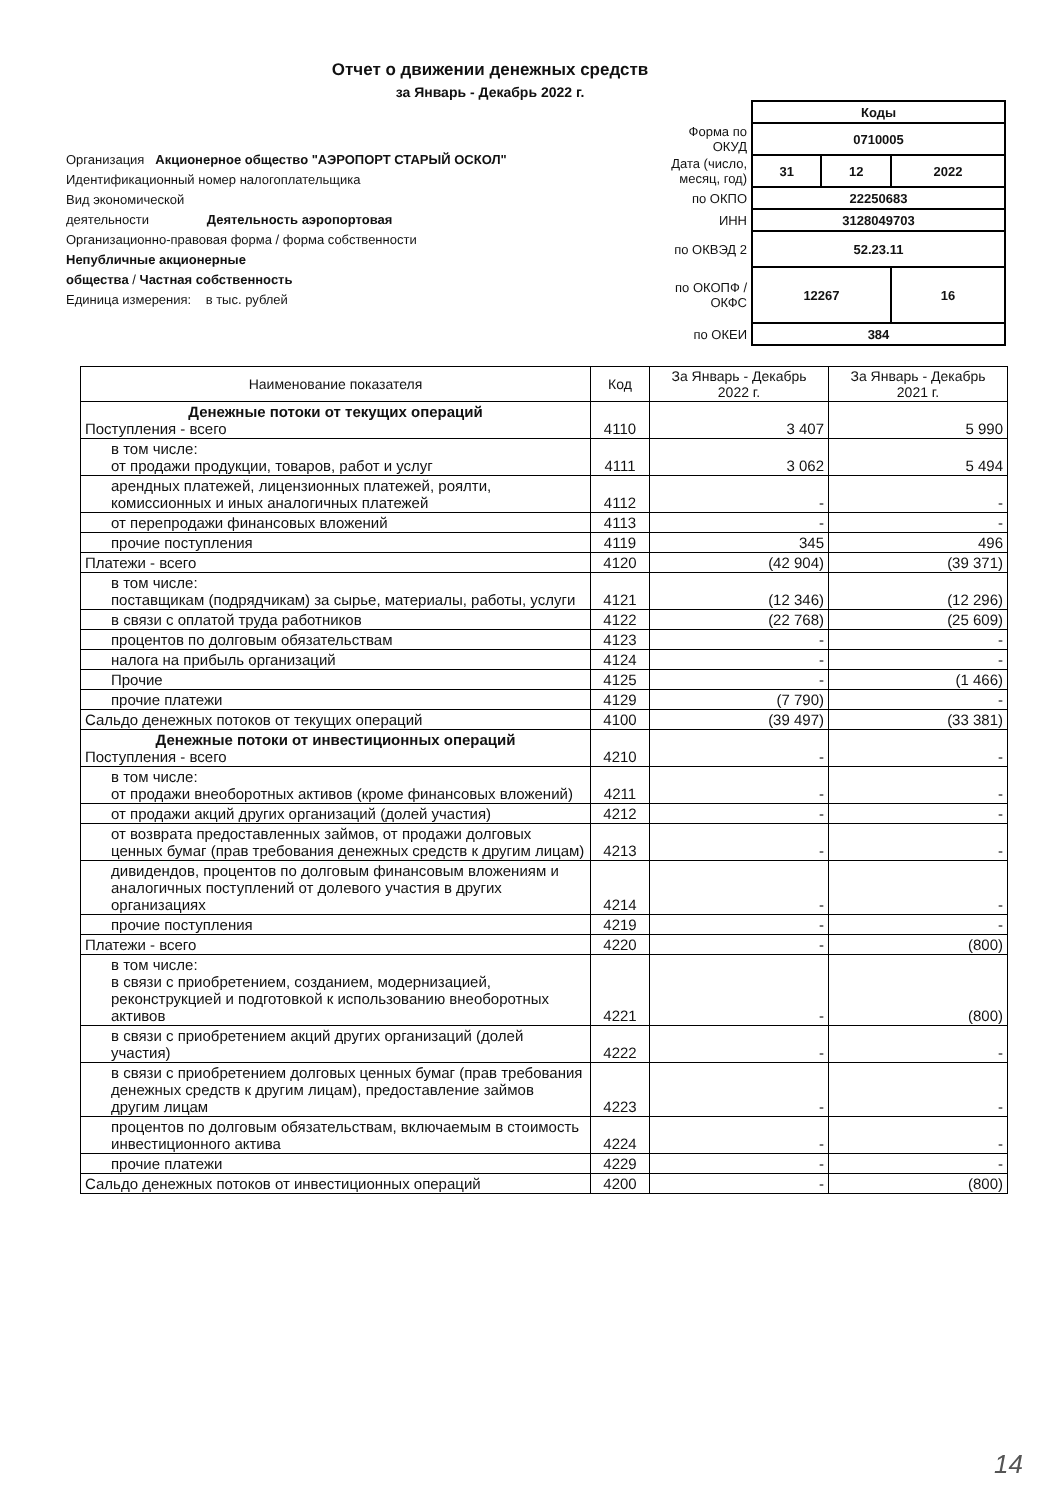Отчет о движении денежных средств
за Январь - Декабрь 2022 г.
Организация Акционерное общество "АЭРОПОРТ СТАРЫЙ ОСКОЛ"
Идентификационный номер налогоплательщика
Вид экономической
деятельности Деятельность аэропортовая
Организационно-правовая форма / форма собственности
Непубличные акционерные
общества / Частная собственность
Единица измерения: в тыс. рублей
| | Коды | | |
| Форма по ОКУД | 0710005 | | |
| Дата (число, месяц, год) | 31 | 12 | 2022 |
| по ОКПО | 22250683 | | |
| ИНН | 3128049703 | | |
| по ОКВЭД 2 | 52.23.11 | | |
| по ОКОПФ / ОКФС | 12267 | | 16 |
| по ОКЕИ | 384 | | |
| Наименование показателя | Код | За Январь - Декабрь 2022 г. | За Январь - Декабрь 2021 г. |
| --- | --- | --- | --- |
| Денежные потоки от текущих операций Поступления - всего | 4110 | 3 407 | 5 990 |
| в том числе: от продажи продукции, товаров, работ и услуг | 4111 | 3 062 | 5 494 |
| арендных платежей, лицензионных платежей, роялти, комиссионных и иных аналогичных платежей | 4112 | - | - |
| от перепродажи финансовых вложений | 4113 | - | - |
| прочие поступления | 4119 | 345 | 496 |
| Платежи - всего | 4120 | (42 904) | (39 371) |
| в том числе: поставщикам (подрядчикам) за сырье, материалы, работы, услуги | 4121 | (12 346) | (12 296) |
| в связи с оплатой труда работников | 4122 | (22 768) | (25 609) |
| процентов по долговым обязательствам | 4123 | - | - |
| налога на прибыль организаций | 4124 | - | - |
| Прочие | 4125 | - | (1 466) |
| прочие платежи | 4129 | (7 790) | - |
| Сальдо денежных потоков от текущих операций | 4100 | (39 497) | (33 381) |
| Денежные потоки от инвестиционных операций Поступления - всего | 4210 | - | - |
| в том числе: от продажи внеоборотных активов (кроме финансовых вложений) | 4211 | - | - |
| от продажи акций других организаций (долей участия) | 4212 | - | - |
| от возврата предоставленных займов, от продажи долговых ценных бумаг (прав требования денежных средств к другим лицам) | 4213 | - | - |
| дивидендов, процентов по долговым финансовым вложениям и аналогичных поступлений от долевого участия в других организациях | 4214 | - | - |
| прочие поступления | 4219 | - | - |
| Платежи - всего | 4220 | - | (800) |
| в том числе: в связи с приобретением, созданием, модернизацией, реконструкцией и подготовкой к использованию внеоборотных активов | 4221 | - | (800) |
| в связи с приобретением акций других организаций (долей участия) | 4222 | - | - |
| в связи с приобретением долговых ценных бумаг (прав требования денежных средств к другим лицам), предоставление займов другим лицам | 4223 | - | - |
| процентов по долговым обязательствам, включаемым в стоимость инвестиционного актива | 4224 | - | - |
| прочие платежи | 4229 | - | - |
| Сальдо денежных потоков от инвестиционных операций | 4200 | - | (800) |
14